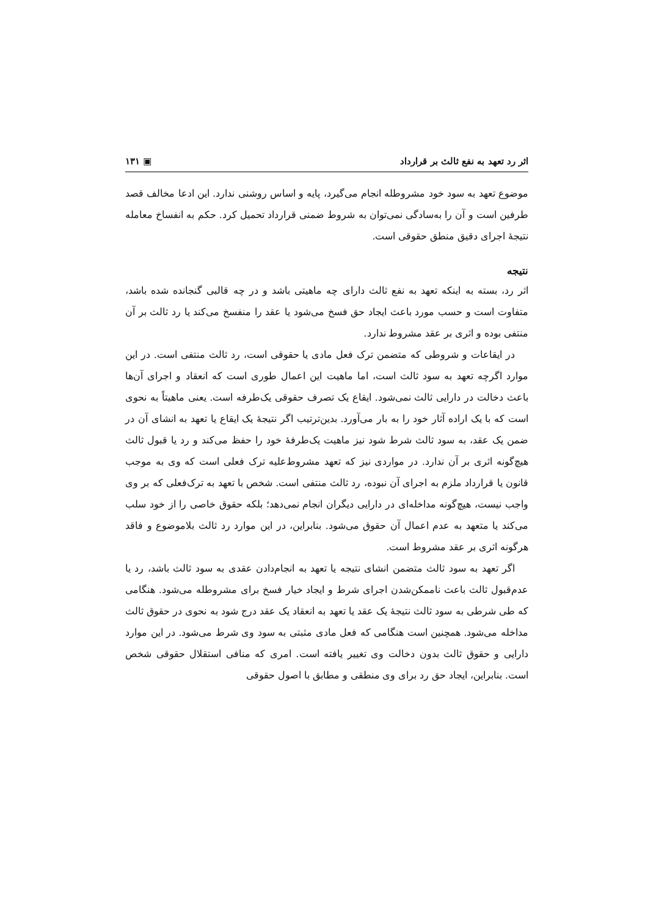اثر رد تعهد به نفع ثالث بر قرارداد ▣ ۱۳۱
موضوع تعهد به سود خود مشروطله انجام می‌گیرد، پایه و اساس روشنی ندارد. این ادعا مخالف قصد طرفین است و آن را به‌سادگی نمی‌توان به شروط ضمنی قرارداد تحمیل کرد. حکم به انفساخ معامله نتیجهٔ اجرای دقیق منطق حقوقی است.
نتیجه
اثر رد، بسته به اینکه تعهد به نفع ثالث دارای چه ماهیتی باشد و در چه قالبی گنجانده شده باشد، متفاوت است و حسب مورد باعث ایجاد حق فسخ می‌شود یا عقد را منفسخ می‌کند یا رد ثالث بر آن منتفی بوده و اثری بر عقد مشروط ندارد.
در ایقاعات و شروطی که متضمن ترک فعل مادی یا حقوقی است، رد ثالث منتفی است. در این موارد اگرچه تعهد به سود ثالث است، اما ماهیت این اعمال طوری است که انعقاد و اجرای آن‌ها باعث دخالت در دارایی ثالث نمی‌شود. ایقاع یک تصرف حقوقی یک‌طرفه است. یعنی ماهیتاً به نحوی است که با یک اراده آثار خود را به بار می‌آورد. بدین‌ترتیب اگر نتیجهٔ یک ایقاع یا تعهد به انشای آن در ضمن یک عقد، به سود ثالث شرط شود نیز ماهیت یک‌طرفهٔ خود را حفظ می‌کند و رد یا قبول ثالث هیچ‌گونه اثری بر آن ندارد. در مواردی نیز که تعهد مشروط‌علیه ترک فعلی است که وی به موجب قانون یا قرارداد ملزم به اجرای آن نبوده، رد ثالث منتفی است. شخص با تعهد به ترک‌فعلی که بر وی واجب نیست، هیچ‌گونه مداخله‌ای در دارایی دیگران انجام نمی‌دهد؛ بلکه حقوق خاصی را از خود سلب می‌کند یا متعهد به عدم اعمال آن حقوق می‌شود. بنابراین، در این موارد رد ثالث بلاموضوع و فاقد هرگونه اثری بر عقد مشروط است.
اگر تعهد به سود ثالث متضمن انشای نتیجه یا تعهد به انجام‌دادن عقدی به سود ثالث باشد، رد یا عدم‌قبول ثالث باعث ناممکن‌شدن اجرای شرط و ایجاد خیار فسخ برای مشروطله می‌شود. هنگامی که طی شرطی به سود ثالث نتیجهٔ یک عقد یا تعهد به انعقاد یک عقد درج شود به نحوی در حقوق ثالث مداخله می‌شود. همچنین است هنگامی که فعل مادی مثبتی به سود وی شرط می‌شود. در این موارد دارایی و حقوق ثالث بدون دخالت وی تغییر یافته است. امری که منافی استقلال حقوقی شخص است. بنابراین، ایجاد حق رد برای وی منطقی و مطابق با اصول حقوقی